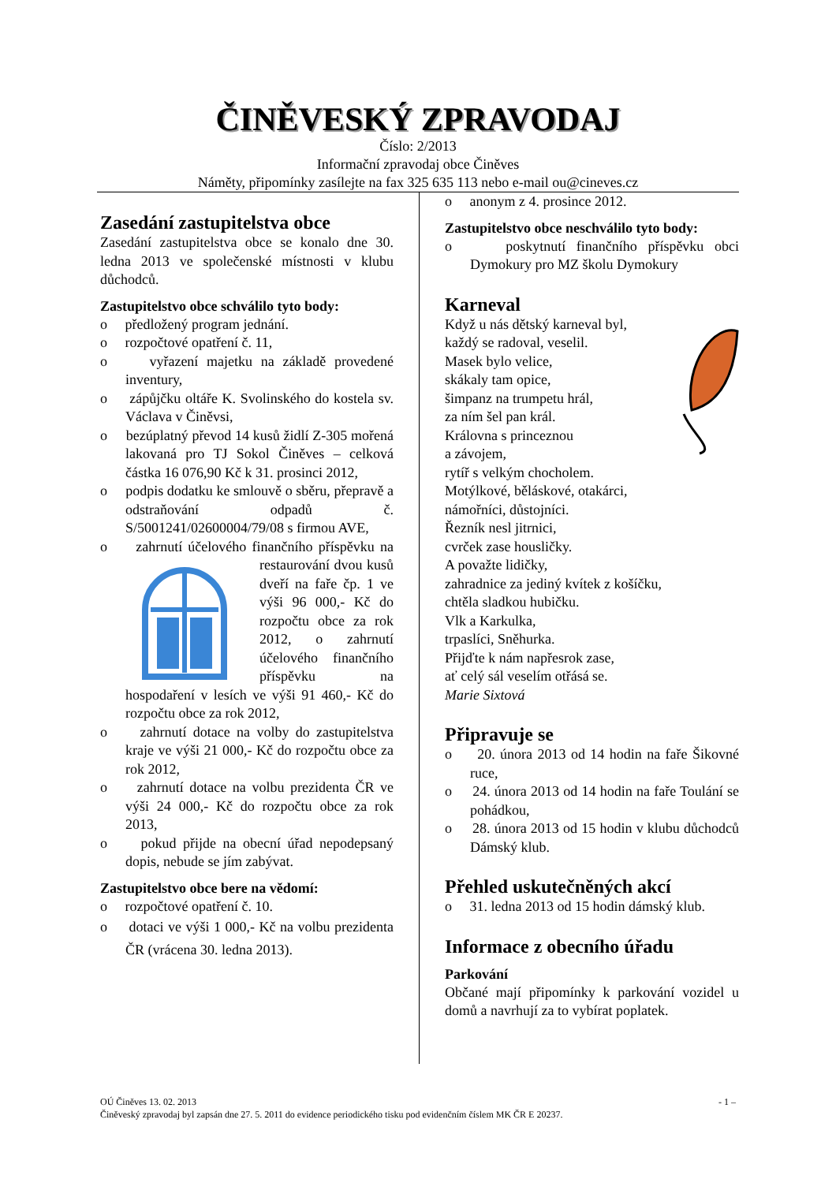ČINĚVESKÝ ZPRAVODAJ
Číslo: 2/2013
Informační zpravodaj obce Činěves
Náměty, připomínky zasílejte na fax 325 635 113 nebo e-mail ou@cineves.cz
Zasedání zastupitelstva obce
Zasedání zastupitelstva obce se konalo dne 30. ledna 2013 ve společenské místnosti v klubu důchodců.
Zastupitelstvo obce schválilo tyto body:
o předložený program jednání.
o rozpočtové opatření č. 11,
o vyřazení majetku na základě provedené inventury,
o zápůjčku oltáře K. Svolinského do kostela sv. Václava v Činěvsi,
o bezúplatný převod 14 kusů židlí Z-305 mořená lakovaná pro TJ Sokol Činěves – celková částka 16 076,90 Kč k 31. prosinci 2012,
o podpis dodatku ke smlouvě o sběru, přepravě a odstraňování odpadů č. S/5001241/02600004/79/08 s firmou AVE,
o zahrnutí účelového finančního příspěvku na restaurování dvou kusů dveří na faře čp. 1 ve výši 96 000,- Kč do rozpočtu obce za rok 2012, o zahrnutí účelového finančního příspěvku na hospodaření v lesích ve výši 91 460,- Kč do rozpočtu obce za rok 2012,
o zahrnutí dotace na volby do zastupitelstva kraje ve výši 21 000,- Kč do rozpočtu obce za rok 2012,
o zahrnutí dotace na volbu prezidenta ČR ve výši 24 000,- Kč do rozpočtu obce za rok 2013,
o pokud přijde na obecní úřad nepodepsaný dopis, nebude se jím zabývat.
Zastupitelstvo obce bere na vědomí:
o rozpočtové opatření č. 10.
o dotaci ve výši 1 000,- Kč na volbu prezidenta ČR (vrácena 30. ledna 2013).
o anonym z 4. prosince 2012.
Zastupitelstvo obce neschválilo tyto body:
o poskytnutí finančního příspěvku obci Dymokury pro MZ školu Dymokury
Karneval
Když u nás dětský karneval byl,
každý se radoval, veselil.
Masek bylo velice,
skákaly tam opice,
šimpanz na trumpetu hrál,
za ním šel pan král.
Královna s princeznou
a závojem,
rytíř s velkým chocholem.
Motýlkové, běláskové, otakárci,
námořníci, důstojníci.
Řezník nesl jitrnici,
cvrček zase housličky.
A považte lidičky,
zahradnice za jediný kvítek z košíčku,
chtěla sladkou hubičku.
Vlk a Karkulka,
trpaslíci, Sněhurka.
Přijďte k nám napřesrok zase,
ať celý sál veselím otřásá se.
Marie Sixtová
Připravuje se
o 20. února 2013 od 14 hodin na faře Šikovné ruce,
o 24. února 2013 od 14 hodin na faře Toulání se pohádkou,
o 28. února 2013 od 15 hodin v klubu důchodců Dámský klub.
Přehled uskutečněných akcí
o 31. ledna 2013 od 15 hodin dámský klub.
Informace z obecního úřadu
Parkování
Občané mají připomínky k parkování vozidel u domů a navrhují za to vybírat poplatek.
OÚ Činěves 13. 02. 2013 - 1 –
Činěveský zpravodaj byl zapsán dne 27. 5. 2011 do evidence periodického tisku pod evidenčním číslem MK ČR E 20237.